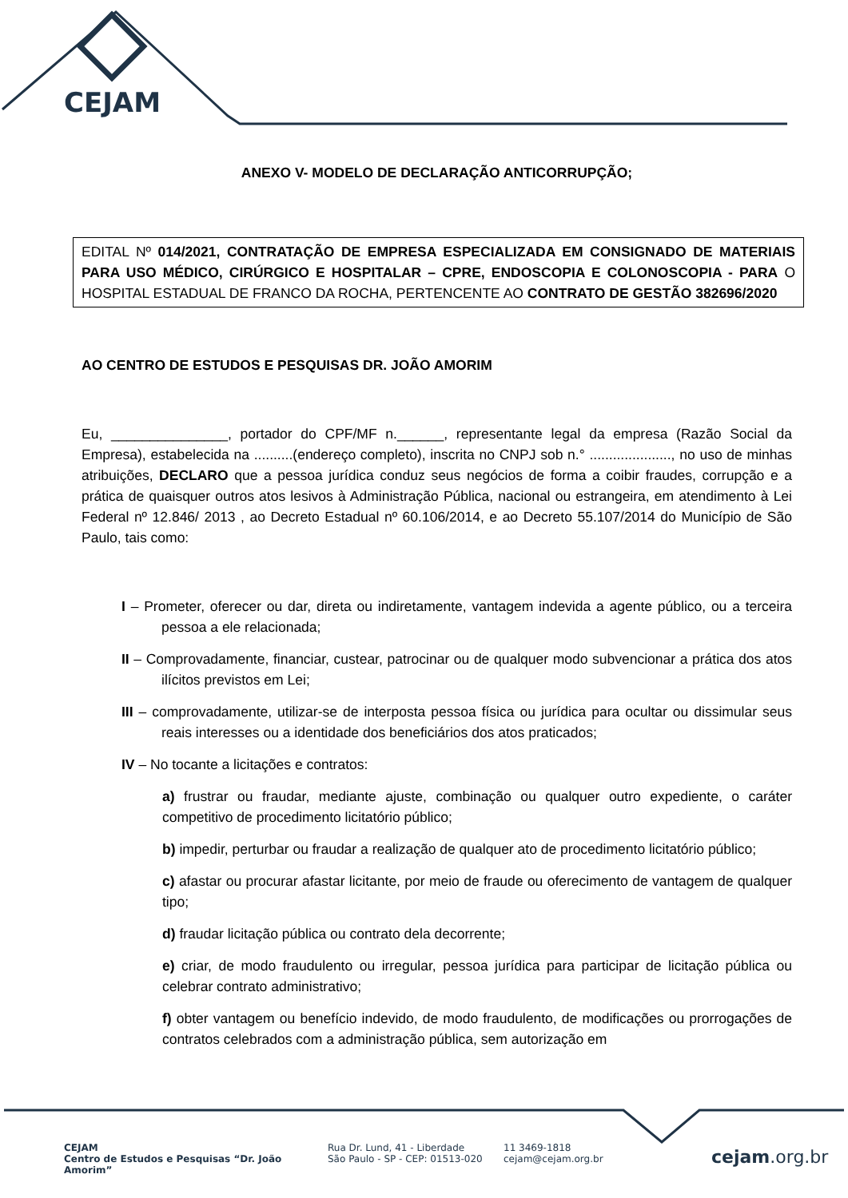CEJAM
ANEXO V- MODELO DE DECLARAÇÃO ANTICORRUPÇÃO;
EDITAL Nº 014/2021, CONTRATAÇÃO DE EMPRESA ESPECIALIZADA EM CONSIGNADO DE MATERIAIS PARA USO MÉDICO, CIRÚRGICO E HOSPITALAR – CPRE, ENDOSCOPIA E COLONOSCOPIA - PARA O HOSPITAL ESTADUAL DE FRANCO DA ROCHA, PERTENCENTE AO CONTRATO DE GESTÃO 382696/2020
AO CENTRO DE ESTUDOS E PESQUISAS DR. JOÃO AMORIM
Eu, _______________, portador do CPF/MF n.______, representante legal da empresa (Razão Social da Empresa), estabelecida na ..........(endereço completo), inscrita no CNPJ sob n.° ....................., no uso de minhas atribuições, DECLARO que a pessoa jurídica conduz seus negócios de forma a coibir fraudes, corrupção e a prática de quaisquer outros atos lesivos à Administração Pública, nacional ou estrangeira, em atendimento à Lei Federal nº 12.846/ 2013 , ao Decreto Estadual nº 60.106/2014, e ao Decreto 55.107/2014 do Município de São Paulo, tais como:
I – Prometer, oferecer ou dar, direta ou indiretamente, vantagem indevida a agente público, ou a terceira pessoa a ele relacionada;
II – Comprovadamente, financiar, custear, patrocinar ou de qualquer modo subvencionar a prática dos atos ilícitos previstos em Lei;
III – comprovadamente, utilizar-se de interposta pessoa física ou jurídica para ocultar ou dissimular seus reais interesses ou a identidade dos beneficiários dos atos praticados;
IV – No tocante a licitações e contratos:
a) frustrar ou fraudar, mediante ajuste, combinação ou qualquer outro expediente, o caráter competitivo de procedimento licitatório público;
b) impedir, perturbar ou fraudar a realização de qualquer ato de procedimento licitatório público;
c) afastar ou procurar afastar licitante, por meio de fraude ou oferecimento de vantagem de qualquer tipo;
d) fraudar licitação pública ou contrato dela decorrente;
e) criar, de modo fraudulento ou irregular, pessoa jurídica para participar de licitação pública ou celebrar contrato administrativo;
f) obter vantagem ou benefício indevido, de modo fraudulento, de modificações ou prorrogações de contratos celebrados com a administração pública, sem autorização em
CEJAM
Centro de Estudos e Pesquisas “Dr. João Amorim”
Rua Dr. Lund, 41 - Liberdade
São Paulo - SP - CEP: 01513-020
11 3469-1818
cejam@cejam.org.br
cejam.org.br